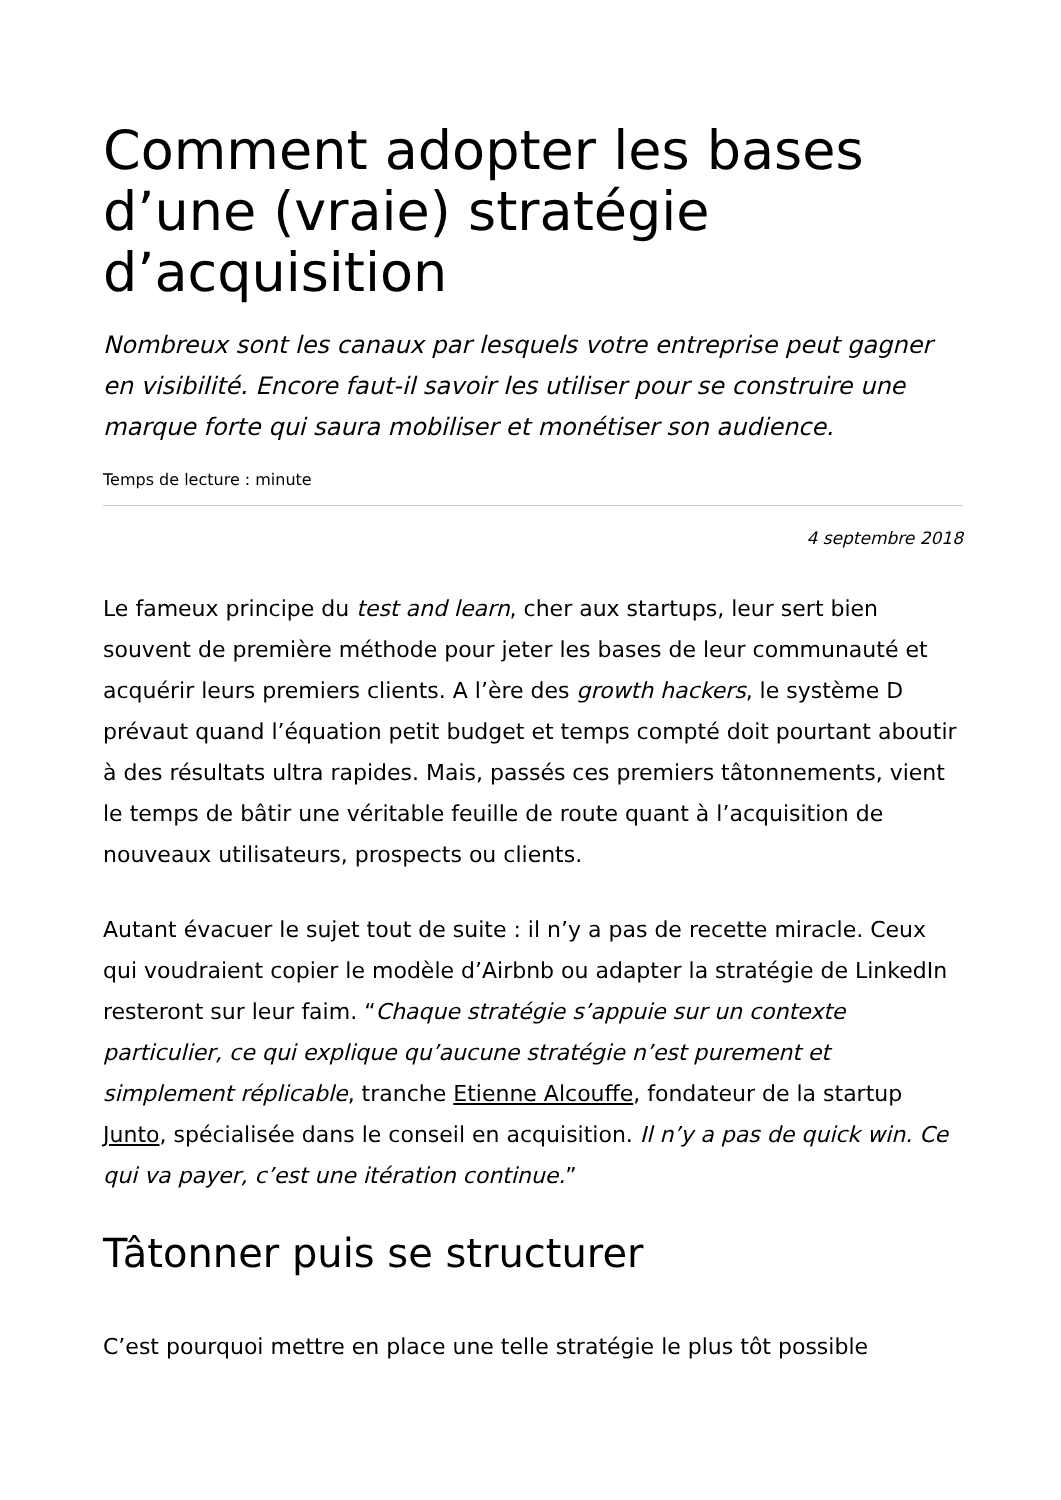Comment adopter les bases d’une (vraie) stratégie d’acquisition
Nombreux sont les canaux par lesquels votre entreprise peut gagner en visibilité. Encore faut-il savoir les utiliser pour se construire une marque forte qui saura mobiliser et monétiser son audience.
Temps de lecture : minute
4 septembre 2018
Le fameux principe du test and learn, cher aux startups, leur sert bien souvent de première méthode pour jeter les bases de leur communauté et acquérir leurs premiers clients. A l’ère des growth hackers, le système D prévaut quand l’équation petit budget et temps compté doit pourtant aboutir à des résultats ultra rapides. Mais, passés ces premiers tâtonnements, vient le temps de bâtir une véritable feuille de route quant à l’acquisition de nouveaux utilisateurs, prospects ou clients.
Autant évacuer le sujet tout de suite : il n’y a pas de recette miracle. Ceux qui voudraient copier le modèle d’Airbnb ou adapter la stratégie de LinkedIn resteront sur leur faim. “Chaque stratégie s’appuie sur un contexte particulier, ce qui explique qu’aucune stratégie n’est purement et simplement réplicable, tranche Etienne Alcouffe, fondateur de la startup Junto, spécialisée dans le conseil en acquisition. Il n’y a pas de quick win. Ce qui va payer, c’est une itération continue.”
Tâtonner puis se structurer
C’est pourquoi mettre en place une telle stratégie le plus tôt possible